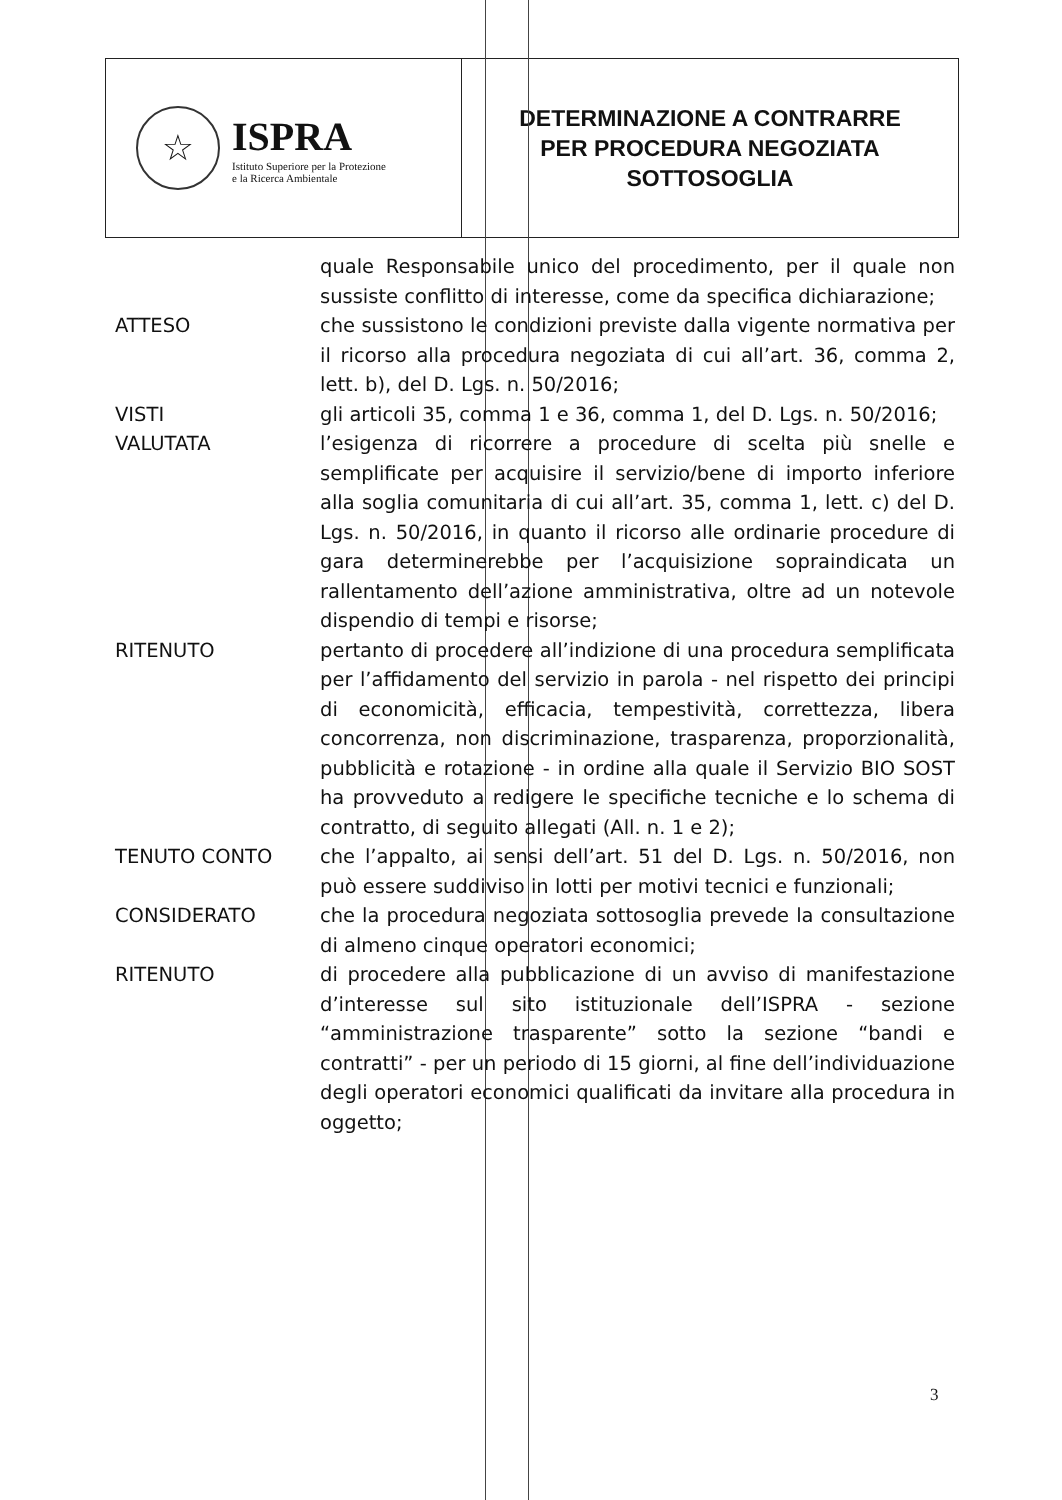☆
ISPRA
Istituto Superiore per la Protezione
e la Ricerca Ambientale
DETERMINAZIONE A CONTRARRE
PER PROCEDURA NEGOZIATA
SOTTOSOGLIA
| | quale Responsabile unico del procedimento, per il quale non sussiste conflitto di interesse, come da specifica dichiarazione; |
| ATTESO | che sussistono le condizioni previste dalla vigente normativa per il ricorso alla procedura negoziata di cui all’art. 36, comma 2, lett. b), del D. Lgs. n. 50/2016; |
| VISTI | gli articoli 35, comma 1 e 36, comma 1, del D. Lgs. n. 50/2016; |
| VALUTATA | l’esigenza di ricorrere a procedure di scelta più snelle e semplificate per acquisire il servizio/bene di importo inferiore alla soglia comunitaria di cui all’art. 35, comma 1, lett. c) del D. Lgs. n. 50/2016, in quanto il ricorso alle ordinarie procedure di gara determinerebbe per l’acquisizione sopraindicata un rallentamento dell’azione amministrativa, oltre ad un notevole dispendio di tempi e risorse; |
| RITENUTO | pertanto di procedere all’indizione di una procedura semplificata per l’affidamento del servizio in parola - nel rispetto dei principi di economicità, efficacia, tempestività, correttezza, libera concorrenza, non discriminazione, trasparenza, proporzionalità, pubblicità e rotazione - in ordine alla quale il Servizio BIO SOST ha provveduto a redigere le specifiche tecniche e lo schema di contratto, di seguito allegati (All. n. 1 e 2); |
| TENUTO CONTO | che l’appalto, ai sensi dell’art. 51 del D. Lgs. n. 50/2016, non può essere suddiviso in lotti per motivi tecnici e funzionali; |
| CONSIDERATO | che la procedura negoziata sottosoglia prevede la consultazione di almeno cinque operatori economici; |
| RITENUTO | di procedere alla pubblicazione di un avviso di manifestazione d’interesse sul sito istituzionale dell’ISPRA - sezione “amministrazione trasparente” sotto la sezione “bandi e contratti” - per un periodo di 15 giorni, al fine dell’individuazione degli operatori economici qualificati da invitare alla procedura in oggetto; |
3